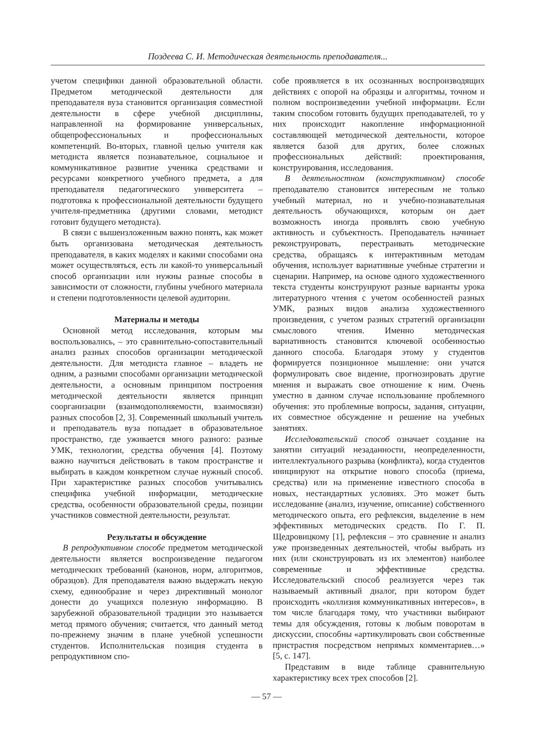Поздеева С. И. Методическая деятельность преподавателя...
учетом специфики данной образовательной области. Предметом методической деятельности для преподавателя вуза становится организация совместной деятельности в сфере учебной дисциплины, направленной на формирование универсальных, общепрофессиональных и профессиональных компетенций. Во-вторых, главной целью учителя как методиста является познавательное, социальное и коммуникативное развитие ученика средствами и ресурсами конкретного учебного предмета, а для преподавателя педагогического университета – подготовка к профессиональной деятельности будущего учителя-предметника (другими словами, методист готовит будущего методиста).
В связи с вышеизложенным важно понять, как может быть организована методическая деятельность преподавателя, в каких моделях и какими способами она может осуществляться, есть ли какой-то универсальный способ организации или нужны разные способы в зависимости от сложности, глубины учебного материала и степени подготовленности целевой аудитории.
Материалы и методы
Основной метод исследования, которым мы воспользовались, – это сравнительно-сопоставительный анализ разных способов организации методической деятельности. Для методиста главное – владеть не одним, а разными способами организации методической деятельности, а основным принципом построения методической деятельности является принцип соорганизации (взаимодополняемости, взаимосвязи) разных способов [2, 3]. Современный школьный учитель и преподаватель вуза попадает в образовательное пространство, где уживается много разного: разные УМК, технологии, средства обучения [4]. Поэтому важно научиться действовать в таком пространстве и выбирать в каждом конкретном случае нужный способ. При характеристике разных способов учитывались специфика учебной информации, методические средства, особенности образовательной среды, позиции участников совместной деятельности, результат.
Результаты и обсуждение
В репродуктивном способе предметом методической деятельности является воспроизведение педагогом методических требований (канонов, норм, алгоритмов, образцов). Для преподавателя важно выдержать некую схему, единообразие и через директивный монолог донести до учащихся полезную информацию. В зарубежной образовательной традиции это называется метод прямого обучения; считается, что данный метод по-прежнему значим в плане учебной успешности студентов. Исполнительская позиция студента в репродуктивном спо-
собе проявляется в их осознанных воспроизводящих действиях с опорой на образцы и алгоритмы, точном и полном воспроизведении учебной информации. Если таким способом готовить будущих преподавателей, то у них происходит накопление информационной составляющей методической деятельности, которое является базой для других, более сложных профессиональных действий: проектирования, конструирования, исследования.
В деятельностном (конструктивном) способе преподавателю становится интересным не только учебный материал, но и учебно-познавательная деятельность обучающихся, которым он дает возможность иногда проявлять свою учебную активность и субъектность. Преподаватель начинает реконструировать, перестраивать методические средства, обращаясь к интерактивным методам обучения, использует вариативные учебные стратегии и сценарии. Например, на основе одного художественного текста студенты конструируют разные варианты урока литературного чтения с учетом особенностей разных УМК, разных видов анализа художественного произведения, с учетом разных стратегий организации смыслового чтения. Именно методическая вариативность становится ключевой особенностью данного способа. Благодаря этому у студентов формируется позиционное мышление: они учатся формулировать свое видение, прогнозировать другие мнения и выражать свое отношение к ним. Очень уместно в данном случае использование проблемного обучения: это проблемные вопросы, задания, ситуации, их совместное обсуждение и решение на учебных занятиях.
Исследовательский способ означает создание на занятии ситуаций незаданности, неопределенности, интеллектуального разрыва (конфликта), когда студентов инициируют на открытие нового способа (приема, средства) или на применение известного способа в новых, нестандартных условиях. Это может быть исследование (анализ, изучение, описание) собственного методического опыта, его рефлексия, выделение в нем эффективных методических средств. По Г. П. Щедровицкому [1], рефлексия – это сравнение и анализ уже произведенных деятельностей, чтобы выбрать из них (или сконструировать из их элементов) наиболее современные и эффективные средства. Исследовательский способ реализуется через так называемый активный диалог, при котором будет происходить «коллизия коммуникативных интересов», в том числе благодаря тому, что участники выбирают темы для обсуждения, готовы к любым поворотам в дискуссии, способны «артикулировать свои собственные пристрастия посредством непрямых комментариев…» [5, с. 147].
Представим в виде таблице сравнительную характеристику всех трех способов [2].
— 57 —